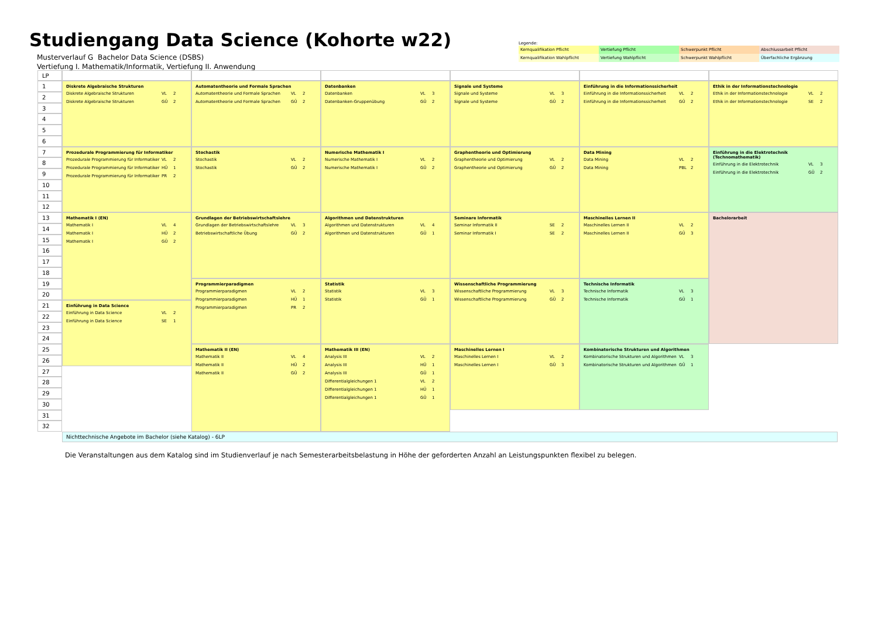Studiengang Data Science (Kohorte w22)
Musterverlauf G Bachelor Data Science (DSBS)
Vertiefung I. Mathematik/Informatik, Vertiefung II. Anwendung
Legende:
| Kernqualifikation Pflicht | Vertiefung Pflicht | Schwerpunkt Pflicht | Abschlussarbeit Pflicht |
| Kernqualifikation Wahlpflicht | Vertiefung Wahlpflicht | Schwerpunkt Wahlpflicht | Überfachliche Ergänzung |
LP
1
2
3
4
5
6
7
8
9
10
11
12
13
14
15
16
17
18
19
20
21
22
23
24
25
26
27
28
29
30
31
32
Diskrete Algebraische Strukturen
| Diskrete Algebraische Strukturen | VL | 2 |
| Diskrete Algebraische Strukturen | GÜ | 2 |
Prozedurale Programmierung für Informatiker
| Prozedurale Programmierung für Informatiker | VL | 2 |
| Prozedurale Programmierung für Informatiker | HÜ | 1 |
| Prozedurale Programmierung für Informatiker | PR | 2 |
Mathematik I (EN)
| Mathematik I | VL | 4 |
| Mathematik I | HÜ | 2 |
| Mathematik I | GÜ | 2 |
Einführung in Data Science
| Einführung in Data Science | VL | 2 |
| Einführung in Data Science | SE | 1 |
Automatentheorie und Formale Sprachen
| Automatentheorie und Formale Sprachen | VL | 2 |
| Automatentheorie und Formale Sprachen | GÜ | 2 |
Stochastik
| Stochastik | VL | 2 |
| Stochastik | GÜ | 2 |
Grundlagen der Betriebswirtschaftslehre
| Grundlagen der Betriebswirtschaftslehre | VL | 3 |
| Betriebswirtschaftliche Übung | GÜ | 2 |
Programmierparadigmen
| Programmierparadigmen | VL | 2 |
| Programmierparadigmen | HÜ | 1 |
| Programmierparadigmen | PR | 2 |
Mathematik II (EN)
| Mathematik II | VL | 4 |
| Mathematik II | HÜ | 2 |
| Mathematik II | GÜ | 2 |
Datenbanken
| Datenbanken | VL | 3 |
| Datenbanken-Gruppenübung | GÜ | 2 |
Numerische Mathematik I
| Numerische Mathematik I | VL | 2 |
| Numerische Mathematik I | GÜ | 2 |
Algorithmen und Datenstrukturen
| Algorithmen und Datenstrukturen | VL | 4 |
| Algorithmen und Datenstrukturen | GÜ | 1 |
Statistik
| Statistik | VL | 3 |
| Statistik | GÜ | 1 |
Mathematik III (EN)
| Analysis III | VL | 2 |
| Analysis III | HÜ | 1 |
| Analysis III | GÜ | 1 |
| Differentialgleichungen 1 | VL | 2 |
| Differentialgleichungen 1 | HÜ | 1 |
| Differentialgleichungen 1 | GÜ | 1 |
Signale und Systeme
| Signale und Systeme | VL | 3 |
| Signale und Systeme | GÜ | 2 |
Graphentheorie und Optimierung
| Graphentheorie und Optimierung | VL | 2 |
| Graphentheorie und Optimierung | GÜ | 2 |
Seminare Informatik
| Seminar Informatik II | SE | 2 |
| Seminar Informatik I | SE | 2 |
Wissenschaftliche Programmierung
| Wissenschaftliche Programmierung | VL | 3 |
| Wissenschaftliche Programmierung | GÜ | 2 |
Maschinelles Lernen I
| Maschinelles Lernen I | VL | 2 |
| Maschinelles Lernen I | GÜ | 3 |
Einführung in die Informationssicherheit
| Einführung in die Informationssicherheit | VL | 2 |
| Einführung in die Informationssicherheit | GÜ | 2 |
Data Mining
| Data Mining | VL | 2 |
| Data Mining | PBL | 2 |
Maschinelles Lernen II
| Maschinelles Lernen II | VL | 2 |
| Maschinelles Lernen II | GÜ | 3 |
Technische Informatik
| Technische Informatik | VL | 3 |
| Technische Informatik | GÜ | 1 |
Kombinatorische Strukturen und Algorithmen
| Kombinatorische Strukturen und Algorithmen | VL | 3 |
| Kombinatorische Strukturen und Algorithmen | GÜ | 1 |
Ethik in der Informationstechnologie
| Ethik in der Informationstechnologie | VL | 2 |
| Ethik in der Informationstechnologie | SE | 2 |
Einführung in die Elektrotechnik (Technomathematik)
| Einführung in die Elektrotechnik | VL | 3 |
| Einführung in die Elektrotechnik | GÜ | 2 |
Bachelorarbeit
Nichttechnische Angebote im Bachelor (siehe Katalog) - 6LP
Die Veranstaltungen aus dem Katalog sind im Studienverlauf je nach Semesterarbeitsbelastung in Höhe der geforderten Anzahl an Leistungspunkten flexibel zu belegen.